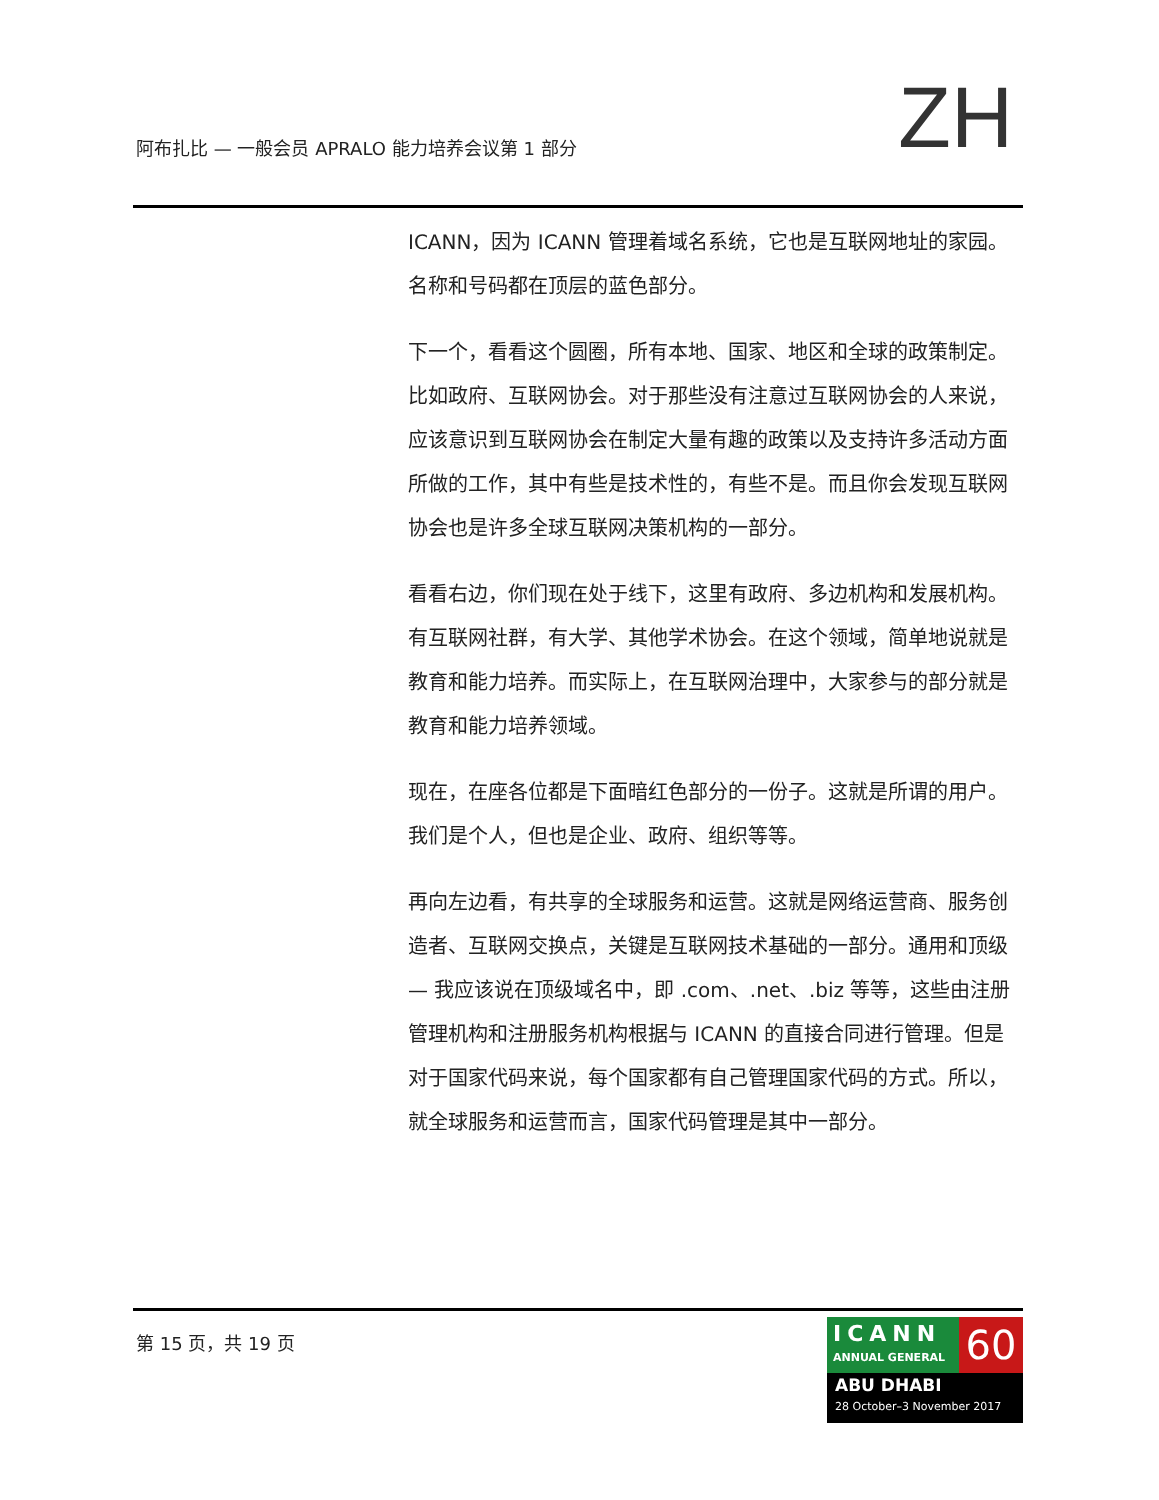阿布扎比 — 一般会员 APRALO 能力培养会议第 1 部分
ZH
ICANN，因为 ICANN 管理着域名系统，它也是互联网地址的家园。名称和号码都在顶层的蓝色部分。
下一个，看看这个圆圈，所有本地、国家、地区和全球的政策制定。比如政府、互联网协会。对于那些没有注意过互联网协会的人来说，应该意识到互联网协会在制定大量有趣的政策以及支持许多活动方面所做的工作，其中有些是技术性的，有些不是。而且你会发现互联网协会也是许多全球互联网决策机构的一部分。
看看右边，你们现在处于线下，这里有政府、多边机构和发展机构。有互联网社群，有大学、其他学术协会。在这个领域，简单地说就是教育和能力培养。而实际上，在互联网治理中，大家参与的部分就是教育和能力培养领域。
现在，在座各位都是下面暗红色部分的一份子。这就是所谓的用户。我们是个人，但也是企业、政府、组织等等。
再向左边看，有共享的全球服务和运营。这就是网络运营商、服务创造者、互联网交换点，关键是互联网技术基础的一部分。通用和顶级 — 我应该说在顶级域名中，即 .com、.net、.biz 等等，这些由注册管理机构和注册服务机构根据与 ICANN 的直接合同进行管理。但是对于国家代码来说，每个国家都有自己管理国家代码的方式。所以，就全球服务和运营而言，国家代码管理是其中一部分。
第 15 页，共 19 页
ICANN
ANNUAL GENERAL
60
ABU DHABI
28 October–3 November 2017